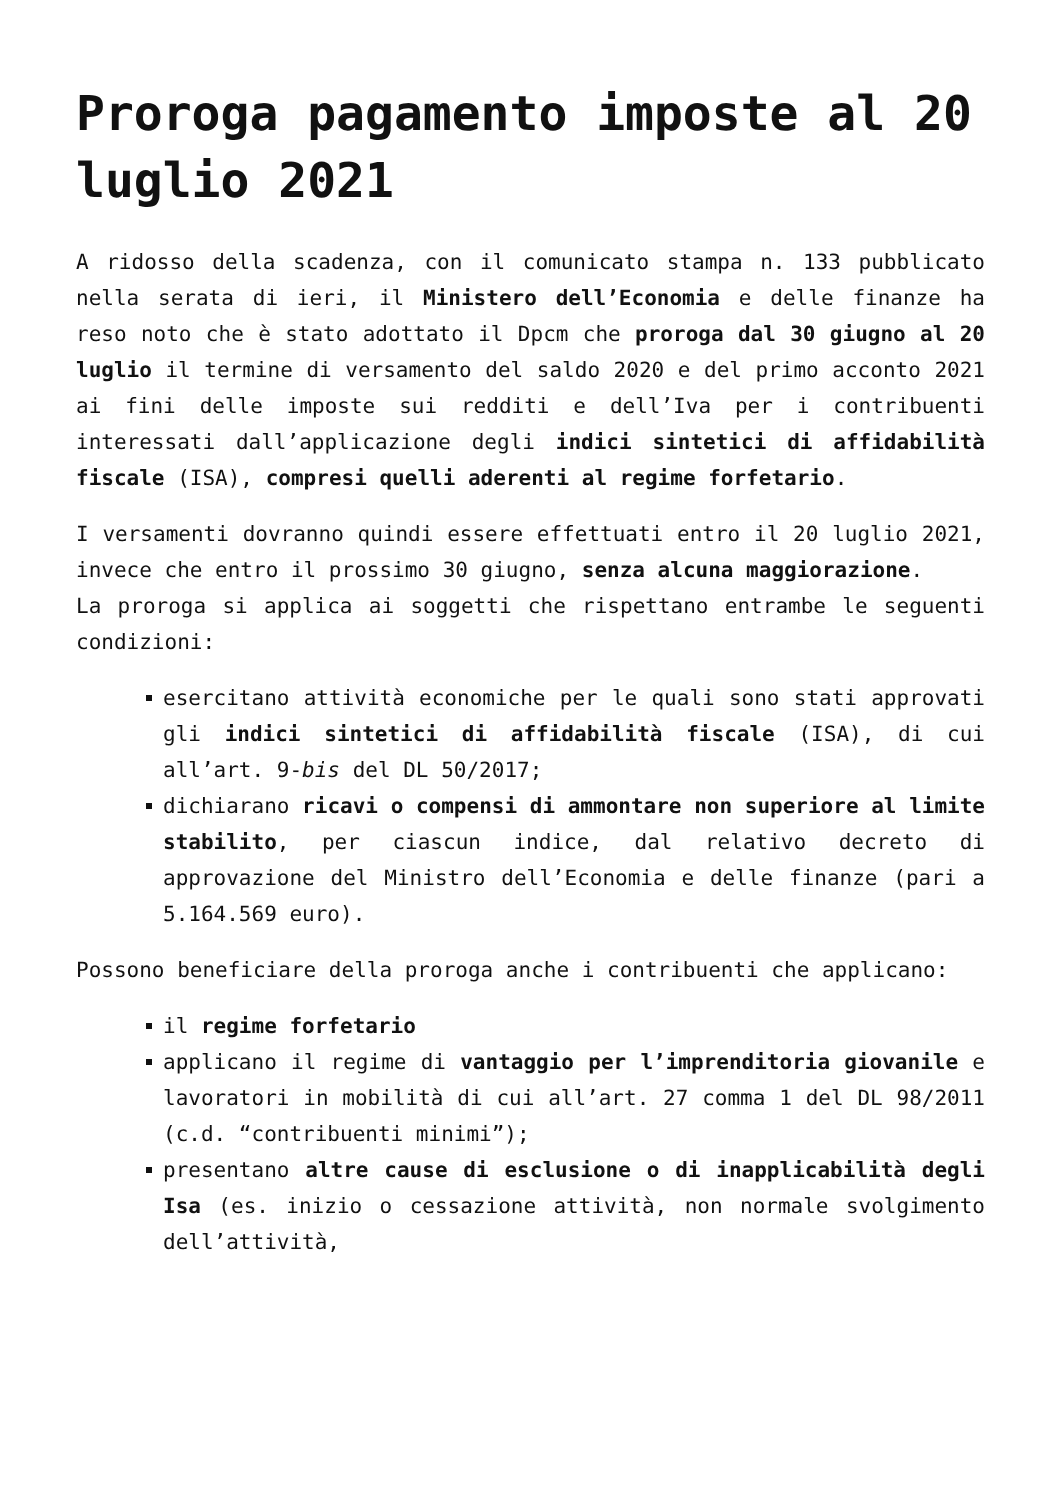Proroga pagamento imposte al 20 luglio 2021
A ridosso della scadenza, con il comunicato stampa n. 133 pubblicato nella serata di ieri, il Ministero dell’Economia e delle finanze ha reso noto che è stato adottato il Dpcm che proroga dal 30 giugno al 20 luglio il termine di versamento del saldo 2020 e del primo acconto 2021 ai fini delle imposte sui redditi e dell’Iva per i contribuenti interessati dall’applicazione degli indici sintetici di affidabilità fiscale (ISA), compresi quelli aderenti al regime forfetario.
I versamenti dovranno quindi essere effettuati entro il 20 luglio 2021, invece che entro il prossimo 30 giugno, senza alcuna maggiorazione.
La proroga si applica ai soggetti che rispettano entrambe le seguenti condizioni:
esercitano attività economiche per le quali sono stati approvati gli indici sintetici di affidabilità fiscale (ISA), di cui all’art. 9-bis del DL 50/2017;
dichiarano ricavi o compensi di ammontare non superiore al limite stabilito, per ciascun indice, dal relativo decreto di approvazione del Ministro dell’Economia e delle finanze (pari a 5.164.569 euro).
Possono beneficiare della proroga anche i contribuenti che applicano:
il regime forfetario
applicano il regime di vantaggio per l’imprenditoria giovanile e lavoratori in mobilità di cui all’art. 27 comma 1 del DL 98/2011 (c.d. “contribuenti minimi”);
presentano altre cause di esclusione o di inapplicabilità degli Isa (es. inizio o cessazione attività, non normale svolgimento dell’attività,